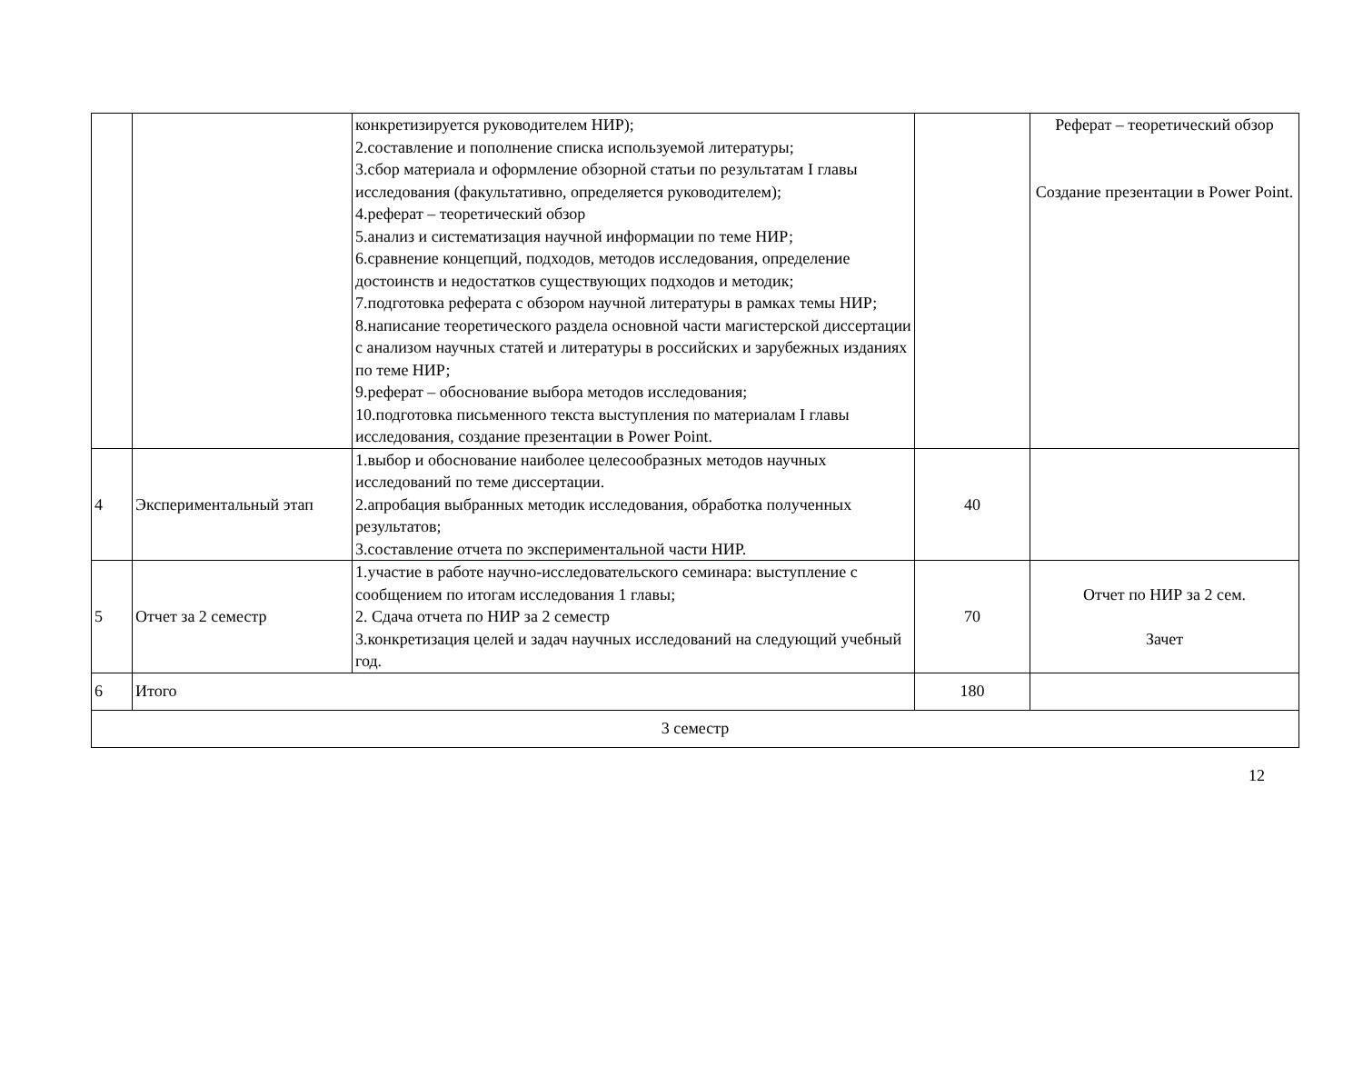| | | конкретизируется руководителем НИР); 2.составление и пополнение списка используемой литературы; 3.сбор материала и оформление обзорной статьи по результатам I главы исследования (факультативно, определяется руководителем); 4.реферат – теоретический обзор 5.анализ и систематизация научной информации по теме НИР; 6.сравнение концепций, подходов, методов исследования, определение достоинств и недостатков существующих подходов и методик; 7.подготовка реферата с обзором научной литературы в рамках темы НИР; 8.написание теоретического раздела основной части магистерской диссертации с анализом научных статей и литературы в российских и зарубежных изданиях по теме НИР; 9.реферат – обоснование выбора методов исследования; 10.подготовка письменного текста выступления по материалам I главы исследования, создание презентации в Power Point. | | Реферат – теоретический обзор Создание презентации в Power Point. |
| 4 | Экспериментальный этап | 1.выбор и обоснование наиболее целесообразных методов научных исследований по теме диссертации. 2.апробация выбранных методик исследования, обработка полученных результатов; 3.составление отчета по экспериментальной части НИР. | 40 | |
| 5 | Отчет за 2 семестр | 1.участие в работе научно-исследовательского семинара: выступление с сообщением по итогам исследования 1 главы; 2. Сдача отчета по НИР за 2 семестр 3.конкретизация целей и задач научных исследований на следующий учебный год. | 70 | Отчет по НИР за 2 сем. Зачет |
| 6 | Итого | | 180 | |
| 3 семестр | | | | |
12